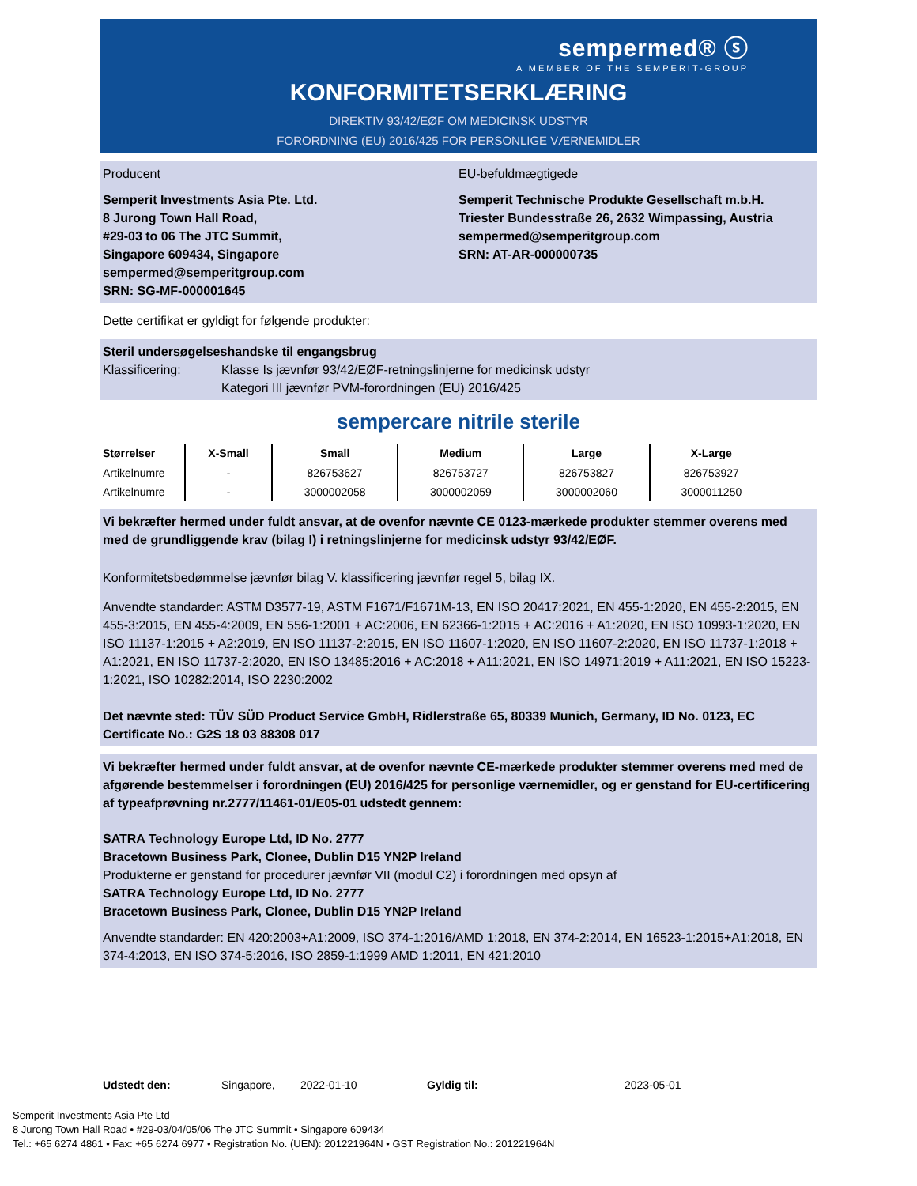sempermed® ⓢ
A MEMBER OF THE SEMPERIT-GROUP
KONFORMITETSERKLÆRING
DIREKTIV 93/42/EØF OM MEDICINSK UDSTYR
FORORDNING (EU) 2016/425 FOR PERSONLIGE VÆRNEMIDLER
Producent EU-befuldmægtigede
Semperit Investments Asia Pte. Ltd.
8 Jurong Town Hall Road,
#29-03 to 06 The JTC Summit,
Singapore 609434, Singapore
sempermed@semperitgroup.com
SRN: SG-MF-000001645
Semperit Technische Produkte Gesellschaft m.b.H.
Triester Bundesstraße 26, 2632 Wimpassing, Austria
sempermed@semperitgroup.com
SRN: AT-AR-000000735
Dette certifikat er gyldigt for følgende produkter:
Steril undersøgelseshandske til engangsbrug
Klassificering: Klasse Is jævnfør 93/42/EØF-retningslinjerne for medicinsk udstyr
Kategori III jævnfør PVM-forordningen (EU) 2016/425
sempercare nitrile sterile
| Størrelser | X-Small | Small | Medium | Large | X-Large |
| --- | --- | --- | --- | --- | --- |
| Artikelnumre | - | 826753627 | 826753727 | 826753827 | 826753927 |
| Artikelnumre | - | 3000002058 | 3000002059 | 3000002060 | 3000011250 |
Vi bekræfter hermed under fuldt ansvar, at de ovenfor nævnte CE 0123-mærkede produkter stemmer overens med med de grundliggende krav (bilag I) i retningslinjerne for medicinsk udstyr 93/42/EØF.
Konformitetsbedømmelse jævnfør bilag V. klassificering jævnfør regel 5, bilag IX.
Anvendte standarder: ASTM D3577-19, ASTM F1671/F1671M-13, EN ISO 20417:2021, EN 455-1:2020, EN 455-2:2015, EN 455-3:2015, EN 455-4:2009, EN 556-1:2001 + AC:2006, EN 62366-1:2015 + AC:2016 + A1:2020, EN ISO 10993-1:2020, EN ISO 11137-1:2015 + A2:2019, EN ISO 11137-2:2015, EN ISO 11607-1:2020, EN ISO 11607-2:2020, EN ISO 11737-1:2018 + A1:2021, EN ISO 11737-2:2020, EN ISO 13485:2016 + AC:2018 + A11:2021, EN ISO 14971:2019 + A11:2021, EN ISO 15223-1:2021, ISO 10282:2014, ISO 2230:2002
Det nævnte sted: TÜV SÜD Product Service GmbH, Ridlerstraße 65, 80339 Munich, Germany, ID No. 0123, EC Certificate No.: G2S 18 03 88308 017
Vi bekræfter hermed under fuldt ansvar, at de ovenfor nævnte CE-mærkede produkter stemmer overens med med de afgørende bestemmelser i forordningen (EU) 2016/425 for personlige værnemidler, og er genstand for EU-certificering af typeafprøvning nr.2777/11461-01/E05-01 udstedt gennem:
SATRA Technology Europe Ltd, ID No. 2777
Bracetown Business Park, Clonee, Dublin D15 YN2P Ireland
Produkterne er genstand for procedurer jævnfør VII (modul C2) i forordningen med opsyn af
SATRA Technology Europe Ltd, ID No. 2777
Bracetown Business Park, Clonee, Dublin D15 YN2P Ireland
Anvendte standarder: EN 420:2003+A1:2009, ISO 374-1:2016/AMD 1:2018, EN 374-2:2014, EN 16523-1:2015+A1:2018, EN 374-4:2013, EN ISO 374-5:2016, ISO 2859-1:1999 AMD 1:2011, EN 421:2010
Udstedt den: Singapore, 2022-01-10 Gyldig til: 2023-05-01
Semperit Investments Asia Pte Ltd
8 Jurong Town Hall Road • #29-03/04/05/06 The JTC Summit • Singapore 609434
Tel.: +65 6274 4861 • Fax: +65 6274 6977 • Registration No. (UEN): 201221964N • GST Registration No.: 201221964N